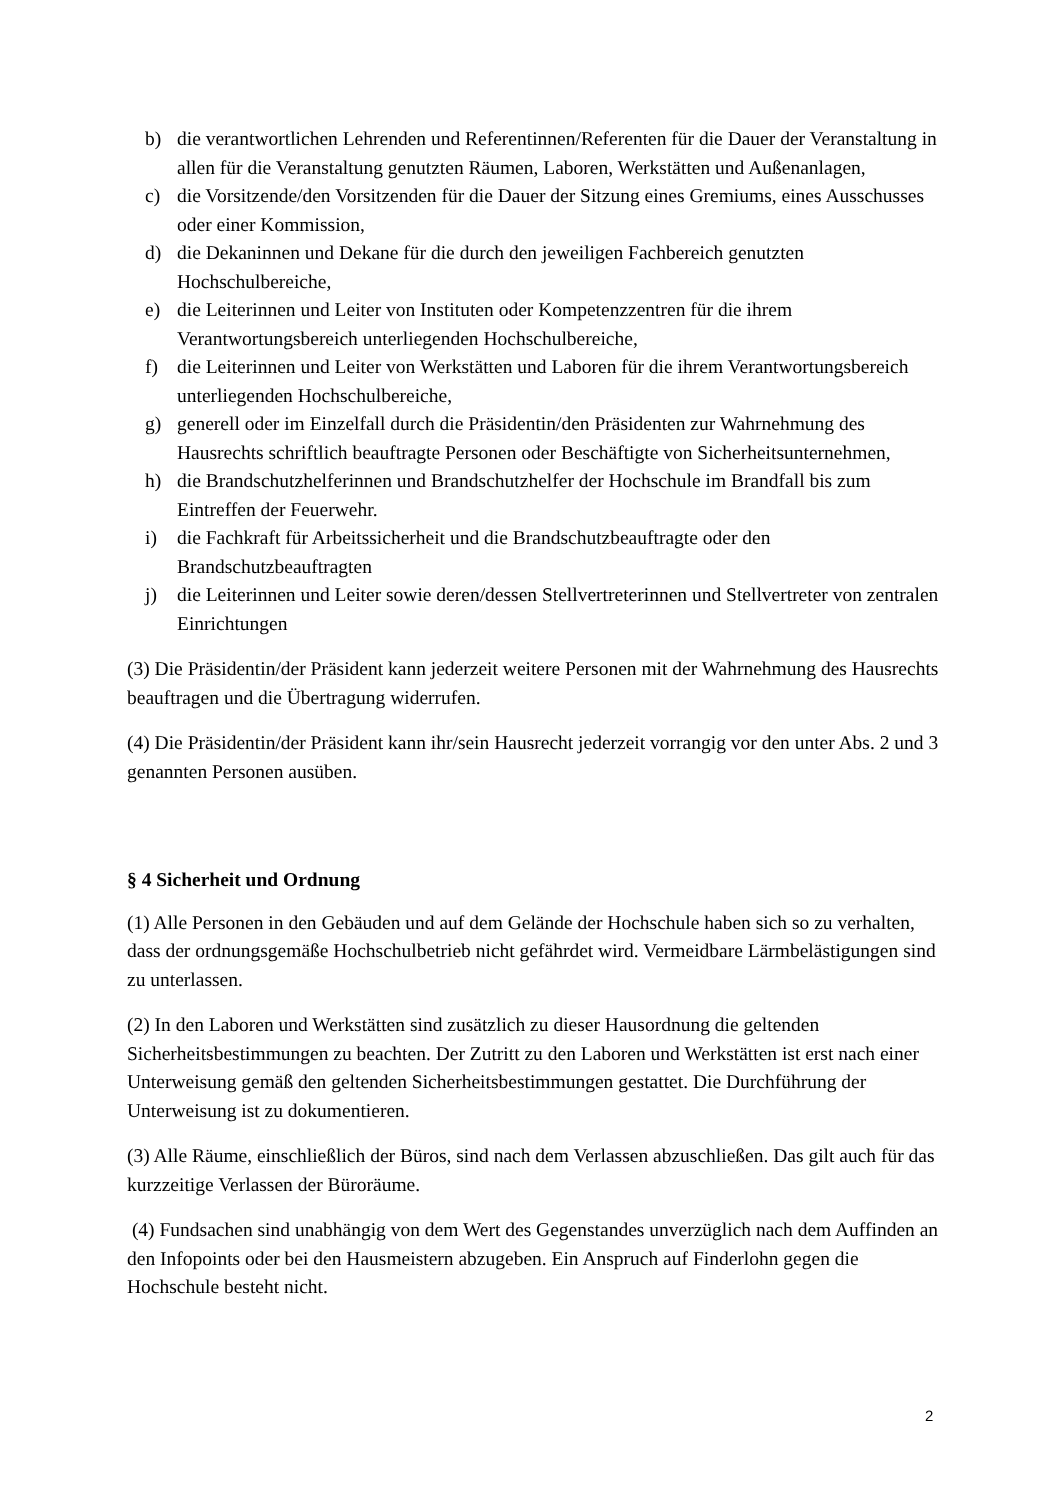b) die verantwortlichen Lehrenden und Referentinnen/Referenten für die Dauer der Veranstaltung in allen für die Veranstaltung genutzten Räumen, Laboren, Werkstätten und Außenanlagen,
c) die Vorsitzende/den Vorsitzenden für die Dauer der Sitzung eines Gremiums, eines Ausschusses oder einer Kommission,
d) die Dekaninnen und Dekane für die durch den jeweiligen Fachbereich genutzten Hochschulbereiche,
e) die Leiterinnen und Leiter von Instituten oder Kompetenzzentren für die ihrem Verantwortungsbereich unterliegenden Hochschulbereiche,
f) die Leiterinnen und Leiter von Werkstätten und Laboren für die ihrem Verantwortungsbereich unterliegenden Hochschulbereiche,
g) generell oder im Einzelfall durch die Präsidentin/den Präsidenten zur Wahrnehmung des Hausrechts schriftlich beauftragte Personen oder Beschäftigte von Sicherheitsunternehmen,
h) die Brandschutzhelferinnen und Brandschutzhelfer der Hochschule im Brandfall bis zum Eintreffen der Feuerwehr.
i) die Fachkraft für Arbeitssicherheit und die Brandschutzbeauftragte oder den Brandschutzbeauftragten
j) die Leiterinnen und Leiter sowie deren/dessen Stellvertreterinnen und Stellvertreter von zentralen Einrichtungen
(3) Die Präsidentin/der Präsident kann jederzeit weitere Personen mit der Wahrnehmung des Hausrechts beauftragen und die Übertragung widerrufen.
(4) Die Präsidentin/der Präsident kann ihr/sein Hausrecht jederzeit vorrangig vor den unter Abs. 2 und 3 genannten Personen ausüben.
§ 4 Sicherheit und Ordnung
(1) Alle Personen in den Gebäuden und auf dem Gelände der Hochschule haben sich so zu verhalten, dass der ordnungsgemäße Hochschulbetrieb nicht gefährdet wird. Vermeidbare Lärmbelästigungen sind zu unterlassen.
(2) In den Laboren und Werkstätten sind zusätzlich zu dieser Hausordnung die geltenden Sicherheitsbestimmungen zu beachten. Der Zutritt zu den Laboren und Werkstätten ist erst nach einer Unterweisung gemäß den geltenden Sicherheitsbestimmungen gestattet. Die Durchführung der Unterweisung ist zu dokumentieren.
(3) Alle Räume, einschließlich der Büros, sind nach dem Verlassen abzuschließen. Das gilt auch für das kurzzeitige Verlassen der Büroräume.
(4) Fundsachen sind unabhängig von dem Wert des Gegenstandes unverzüglich nach dem Auffinden an den Infopoints oder bei den Hausmeistern abzugeben. Ein Anspruch auf Finderlohn gegen die Hochschule besteht nicht.
2